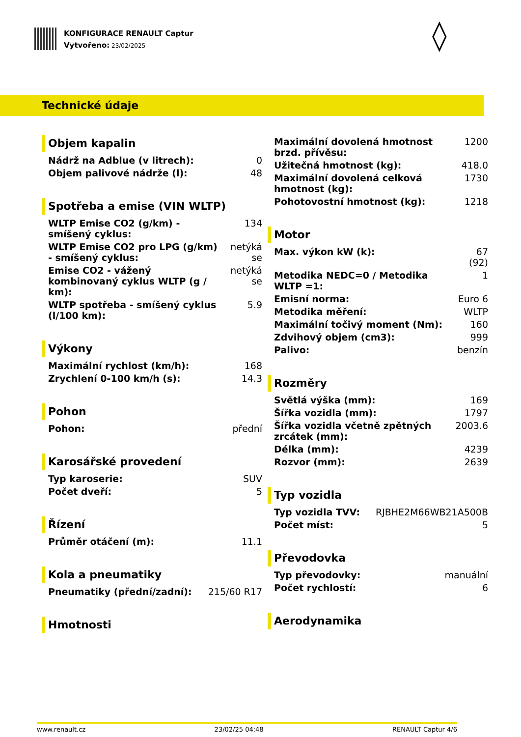KONFIGURACE RENAULT Captur
Vytvořeno: 23/02/2025
◊
Technické údaje
Objem kapalin
| Nádrž na Adblue (v litrech): | 0 |
| Objem palivové nádrže (l): | 48 |
Spotřeba a emise (VIN WLTP)
| WLTP Emise CO2 (g/km) - smíšený cyklus: | 134 |
| WLTP Emise CO2 pro LPG (g/km) - smíšený cyklus: | netýká se |
| Emise CO2 - vážený kombinovaný cyklus WLTP (g / km): | netýká se |
| WLTP spotřeba - smíšený cyklus (l/100 km): | 5.9 |
Výkony
| Maximální rychlost (km/h): | 168 |
| Zrychlení 0-100 km/h (s): | 14.3 |
Pohon
| Pohon: | přední |
Karosářské provedení
| Typ karoserie: | SUV |
| Počet dveří: | 5 |
Řízení
| Průměr otáčení (m): | 11.1 |
Kola a pneumatiky
| Pneumatiky (přední/zadní): | 215/60 R17 |
Hmotnosti
| Maximální dovolená hmotnost brzd. přívěsu: | 1200 |
| Užitečná hmotnost (kg): | 418.0 |
| Maximální dovolená celková hmotnost (kg): | 1730 |
| Pohotovostní hmotnost (kg): | 1218 |
Motor
| Max. výkon kW (k): | 67 (92) |
| Metodika NEDC=0 / Metodika WLTP =1: | 1 |
| Emisní norma: | Euro 6 |
| Metodika měření: | WLTP |
| Maximální točivý moment (Nm): | 160 |
| Zdvihový objem (cm3): | 999 |
| Palivo: | benzín |
Rozměry
| Světlá výška (mm): | 169 |
| Šířka vozidla (mm): | 1797 |
| Šířka vozidla včetně zpětných zrcátek (mm): | 2003.6 |
| Délka (mm): | 4239 |
| Rozvor (mm): | 2639 |
Typ vozidla
| Typ vozidla TVV: | RJBHE2M66WB21A500B |
| Počet míst: | 5 |
Převodovka
| Typ převodovky: | manuální |
| Počet rychlostí: | 6 |
Aerodynamika
www.renault.cz 23/02/25 04:48 RENAULT Captur 4/6